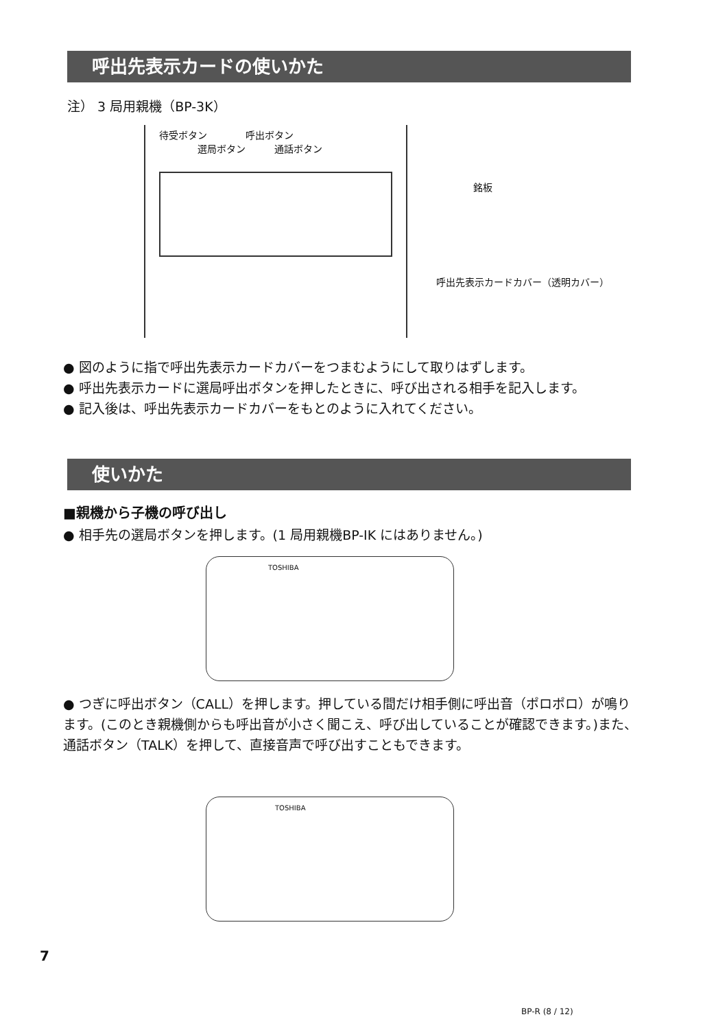呼出先表示カードの使いかた
注） 3 局用親機（BP-3K）
待受ボタン　　　　呼出ボタン
　　　　選局ボタン　　　通話ボタン
銘板
呼出先表示カードカバー（透明カバー）
● 図のように指で呼出先表示カードカバーをつまむようにして取りはずします。
● 呼出先表示カードに選局呼出ボタンを押したときに、呼び出される相手を記入します。
● 記入後は、呼出先表示カードカバーをもとのように入れてください。
使いかた
■親機から子機の呼び出し
● 相手先の選局ボタンを押します。(1 局用親機BP-IK にはありません。)
TOSHIBA
● つぎに呼出ボタン（CALL）を押します。押している間だけ相手側に呼出音（ポロポロ）が鳴ります。(このとき親機側からも呼出音が小さく聞こえ、呼び出していることが確認できます。)また、通話ボタン（TALK）を押して、直接音声で呼び出すこともできます。
TOSHIBA
7
BP-R (8 / 12)